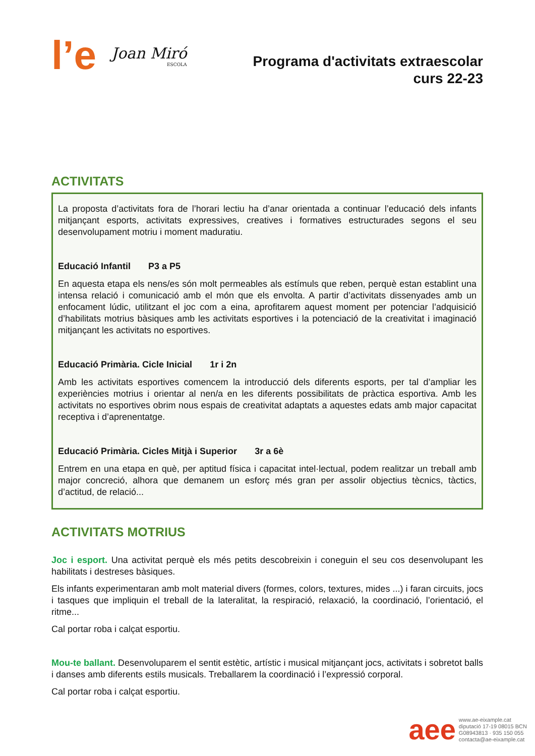l’e
Joan Miró
ESCOLA
Programa d'activitats extraescolar
curs 22-23
ACTIVITATS
La proposta d’activitats fora de l’horari lectiu ha d’anar orientada a continuar l’educació dels infants mitjançant esports, activitats expressives, creatives i formatives estructurades segons el seu desenvolupament motriu i moment maduratiu.
Educació Infantil P3 a P5
En aquesta etapa els nens/es són molt permeables als estímuls que reben, perquè estan establint una intensa relació i comunicació amb el món que els envolta. A partir d’activitats dissenyades amb un enfocament lúdic, utilitzant el joc com a eina, aprofitarem aquest moment per potenciar l’adquisició d’habilitats motrius bàsiques amb les activitats esportives i la potenciació de la creativitat i imaginació mitjançant les activitats no esportives.
Educació Primària. Cicle Inicial 1r i 2n
Amb les activitats esportives comencem la introducció dels diferents esports, per tal d’ampliar les experiències motrius i orientar al nen/a en les diferents possibilitats de pràctica esportiva. Amb les activitats no esportives obrim nous espais de creativitat adaptats a aquestes edats amb major capacitat receptiva i d’aprenentatge.
Educació Primària. Cicles Mitjà i Superior 3r a 6è
Entrem en una etapa en què, per aptitud física i capacitat intel·lectual, podem realitzar un treball amb major concreció, alhora que demanem un esforç més gran per assolir objectius tècnics, tàctics, d’actitud, de relació...
ACTIVITATS MOTRIUS
Joc i esport. Una activitat perquè els més petits descobreixin i coneguin el seu cos desenvolupant les habilitats i destreses bàsiques.
Els infants experimentaran amb molt material divers (formes, colors, textures, mides ...) i faran circuits, jocs i tasques que impliquin el treball de la lateralitat, la respiració, relaxació, la coordinació, l’orientació, el ritme...
Cal portar roba i calçat esportiu.
Mou-te ballant. Desenvoluparem el sentit estètic, artístic i musical mitjançant jocs, activitats i sobretot balls i danses amb diferents estils musicals. Treballarem la coordinació i l’expressió corporal.
Cal portar roba i calçat esportiu.
aee
www.ae-eixample.cat
diputació 17-19 08015 BCN
G08943813 · 935 150 055
contacta@ae-eixample.cat